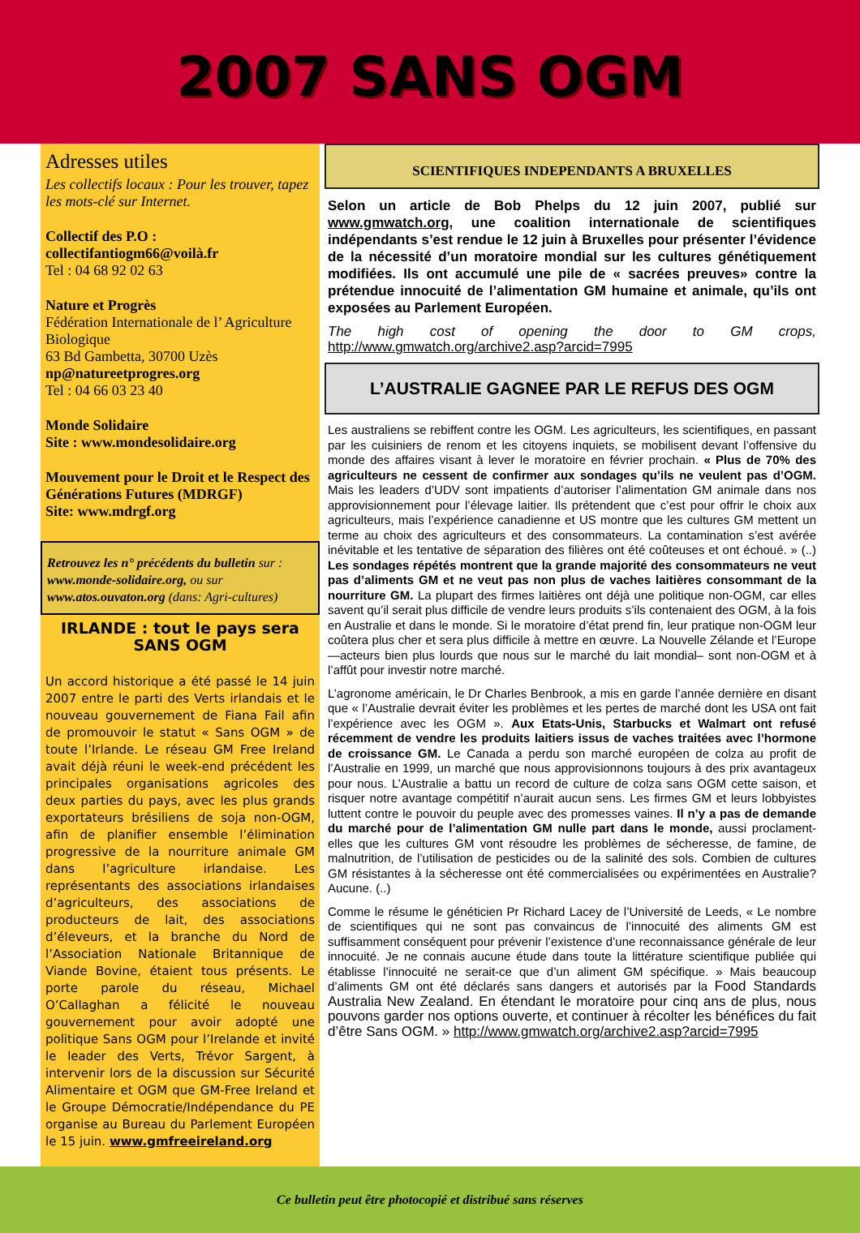2007 SANS OGM
Adresses utiles
Les collectifs locaux : Pour les trouver, tapez les mots-clé sur Internet.
Collectif des P.O :
collectifantiogm66@voilà.fr
Tel : 04 68 92 02 63
Nature et Progrès
Fédération Internationale de l’ Agriculture Biologique
63 Bd Gambetta, 30700 Uzès
np@natureetprogres.org
Tel : 04 66 03 23 40
Monde Solidaire
Site : www.mondesolidaire.org
Mouvement pour le Droit et le Respect des Générations Futures (MDRGF)
Site: www.mdrgf.org
Retrouvez les n° précédents du bulletin sur : www.monde-solidaire.org, ou sur www.atos.ouvaton.org (dans: Agri-cultures)
IRLANDE : tout le pays sera SANS OGM
Un accord historique a été passé le 14 juin 2007 entre le parti des Verts irlandais et le nouveau gouvernement de Fiana Fail afin de promouvoir le statut « Sans OGM » de toute l’Irlande. Le réseau GM Free Ireland avait déjà réuni le week-end précédent les principales organisations agricoles des deux parties du pays, avec les plus grands exportateurs brésiliens de soja non-OGM, afin de planifier ensemble l’élimination progressive de la nourriture animale GM dans l’agriculture irlandaise. Les représentants des associations irlandaises d’agriculteurs, des associations de producteurs de lait, des associations d’éleveurs, et la branche du Nord de l’Association Nationale Britannique de Viande Bovine, étaient tous présents. Le porte parole du réseau, Michael O’Callaghan a félicité le nouveau gouvernement pour avoir adopté une politique Sans OGM pour l’Irelande et invité le leader des Verts, Trévor Sargent, à intervenir lors de la discussion sur Sécurité Alimentaire et OGM que GM-Free Ireland et le Groupe Démocratie/Indépendance du PE organise au Bureau du Parlement Européen le 15 juin. www.gmfreeireland.org
SCIENTIFIQUES INDEPENDANTS A BRUXELLES
Selon un article de Bob Phelps du 12 juin 2007, publié sur www.gmwatch.org, une coalition internationale de scientifiques indépendants s’est rendue le 12 juin à Bruxelles pour présenter l’évidence de la nécessité d’un moratoire mondial sur les cultures génétiquement modifiées. Ils ont accumulé une pile de « sacrées preuves» contre la prétendue innocuité de l’alimentation GM humaine et animale, qu’ils ont exposées au Parlement Européen.
The high cost of opening the door to GM crops, http://www.gmwatch.org/archive2.asp?arcid=7995
L’AUSTRALIE GAGNEE PAR LE REFUS DES OGM
Les australiens se rebiffent contre les OGM. Les agriculteurs, les scientifiques, en passant par les cuisiniers de renom et les citoyens inquiets, se mobilisent devant l’offensive du monde des affaires visant à lever le moratoire en février prochain. « Plus de 70% des agriculteurs ne cessent de confirmer aux sondages qu’ils ne veulent pas d’OGM. Mais les leaders d’UDV sont impatients d’autoriser l’alimentation GM animale dans nos approvisionnement pour l’élevage laitier. Ils prétendent que c’est pour offrir le choix aux agriculteurs, mais l’expérience canadienne et US montre que les cultures GM mettent un terme au choix des agriculteurs et des consommateurs. La contamination s’est avérée inévitable et les tentative de séparation des filières ont été coûteuses et ont échoué. » (..) Les sondages répétés montrent que la grande majorité des consommateurs ne veut pas d’aliments GM et ne veut pas non plus de vaches laitières consommant de la nourriture GM. La plupart des firmes laitières ont déjà une politique non-OGM, car elles savent qu’il serait plus difficile de vendre leurs produits s’ils contenaient des OGM, à la fois en Australie et dans le monde. Si le moratoire d’état prend fin, leur pratique non-OGM leur coûtera plus cher et sera plus difficile à mettre en œuvre. La Nouvelle Zélande et l’Europe—acteurs bien plus lourds que nous sur le marché du lait mondial– sont non-OGM et à l’affût pour investir notre marché.
L’agronome américain, le Dr Charles Benbrook, a mis en garde l’année dernière en disant que « l’Australie devrait éviter les problèmes et les pertes de marché dont les USA ont fait l’expérience avec les OGM ». Aux Etats-Unis, Starbucks et Walmart ont refusé récemment de vendre les produits laitiers issus de vaches traitées avec l’hormone de croissance GM. Le Canada a perdu son marché européen de colza au profit de l’Australie en 1999, un marché que nous approvisionnons toujours à des prix avantageux pour nous. L’Australie a battu un record de culture de colza sans OGM cette saison, et risquer notre avantage compétitif n’aurait aucun sens. Les firmes GM et leurs lobbyistes luttent contre le pouvoir du peuple avec des promesses vaines. Il n’y a pas de demande du marché pour de l’alimentation GM nulle part dans le monde, aussi proclament-elles que les cultures GM vont résoudre les problèmes de sécheresse, de famine, de malnutrition, de l’utilisation de pesticides ou de la salinité des sols. Combien de cultures GM résistantes à la sécheresse ont été commercialisées ou expérimentées en Australie? Aucune. (..)
Comme le résume le généticien Pr Richard Lacey de l’Université de Leeds, « Le nombre de scientifiques qui ne sont pas convaincus de l’innocuité des aliments GM est suffisamment conséquent pour prévenir l’existence d’une reconnaissance générale de leur innocuité. Je ne connais aucune étude dans toute la littérature scientifique publiée qui établisse l’innocuité ne serait-ce que d’un aliment GM spécifique. » Mais beaucoup d’aliments GM ont été déclarés sans dangers et autorisés par la Food Standards Australia New Zealand. En étendant le moratoire pour cinq ans de plus, nous pouvons garder nos options ouverte, et continuer à récolter les bénéfices du fait d’être Sans OGM. » http://www.gmwatch.org/archive2.asp?arcid=7995
Ce bulletin peut être photocopié et distribué sans réserves